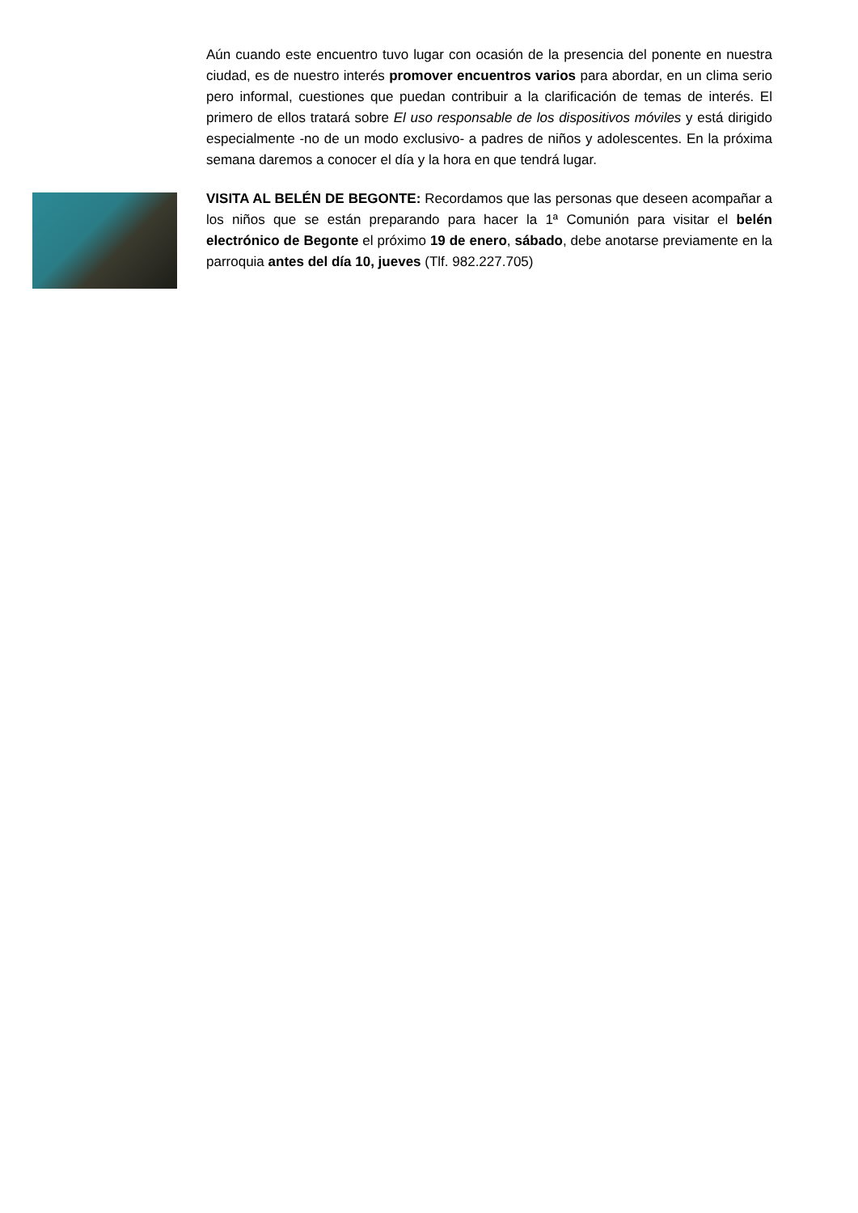Aún cuando este encuentro tuvo lugar con ocasión de la presencia del ponente en nuestra ciudad, es de nuestro interés promover encuentros varios para abordar, en un clima serio pero informal, cuestiones que puedan contribuir a la clarificación de temas de interés. El primero de ellos tratará sobre El uso responsable de los dispositivos móviles y está dirigido especialmente -no de un modo exclusivo- a padres de niños y adolescentes. En la próxima semana daremos a conocer el día y la hora en que tendrá lugar.
VISITA AL BELÉN DE BEGONTE: Recordamos que las personas que deseen acompañar a los niños que se están preparando para hacer la 1ª Comunión para visitar el belén electrónico de Begonte el próximo 19 de enero, sábado, debe anotarse previamente en la parroquia antes del día 10, jueves (Tlf. 982.227.705)